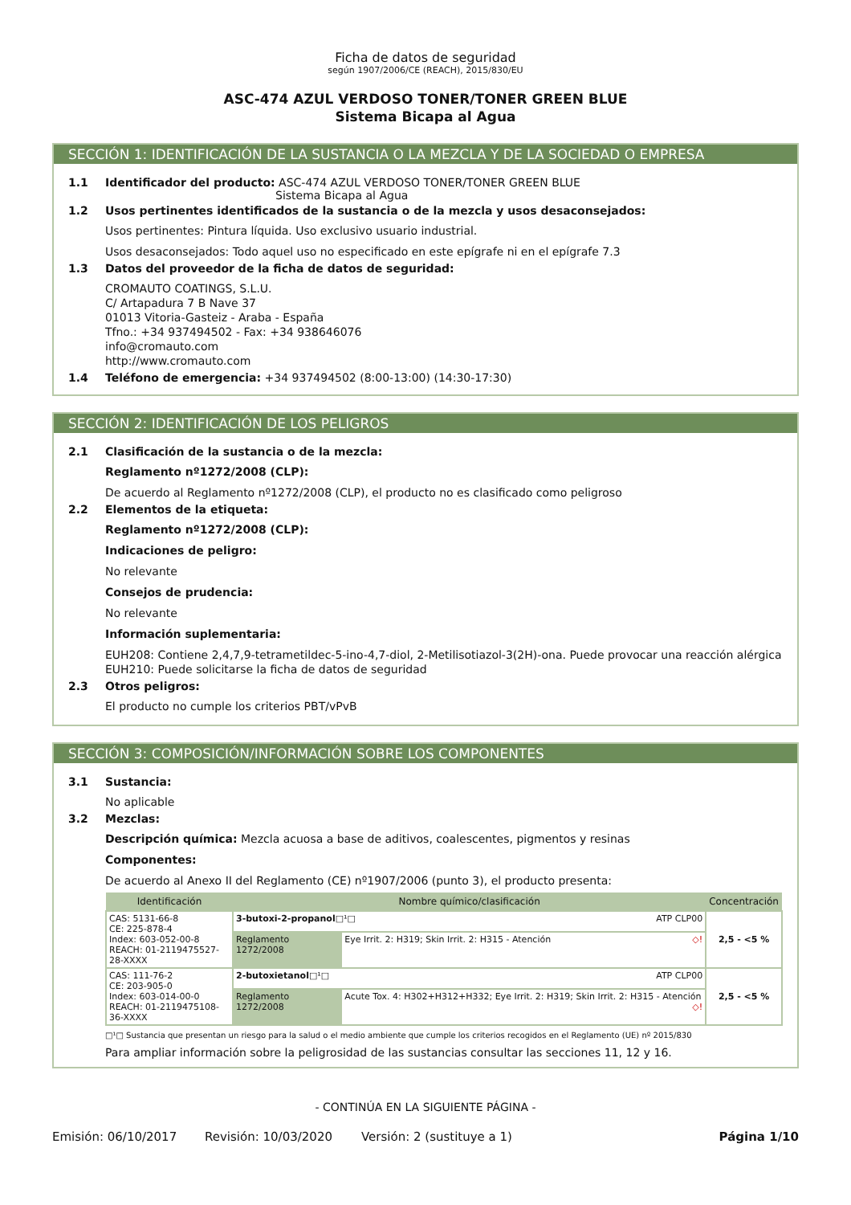Ficha de datos de seguridad
según 1907/2006/CE (REACH), 2015/830/EU
ASC-474 AZUL VERDOSO TONER/TONER GREEN BLUE
Sistema Bicapa al Agua
SECCIÓN 1: IDENTIFICACIÓN DE LA SUSTANCIA O LA MEZCLA Y DE LA SOCIEDAD O EMPRESA
1.1 Identificador del producto: ASC-474 AZUL VERDOSO TONER/TONER GREEN BLUE
Sistema Bicapa al Agua
1.2 Usos pertinentes identificados de la sustancia o de la mezcla y usos desaconsejados:
Usos pertinentes: Pintura líquida. Uso exclusivo usuario industrial.
Usos desaconsejados: Todo aquel uso no especificado en este epígrafe ni en el epígrafe 7.3
1.3 Datos del proveedor de la ficha de datos de seguridad:
CROMAUTO COATINGS, S.L.U.
C/ Artapadura 7 B Nave 37
01013 Vitoria-Gasteiz - Araba - España
Tfno.: +34 937494502 - Fax: +34 938646076
info@cromauto.com
http://www.cromauto.com
1.4 Teléfono de emergencia: +34 937494502 (8:00-13:00) (14:30-17:30)
SECCIÓN 2: IDENTIFICACIÓN DE LOS PELIGROS
2.1 Clasificación de la sustancia o de la mezcla:
Reglamento nº1272/2008 (CLP):
De acuerdo al Reglamento nº1272/2008 (CLP), el producto no es clasificado como peligroso
2.2 Elementos de la etiqueta:
Reglamento nº1272/2008 (CLP):
Indicaciones de peligro:
No relevante
Consejos de prudencia:
No relevante
Información suplementaria:
EUH208: Contiene 2,4,7,9-tetrametildec-5-ino-4,7-diol, 2-Metilisotiazol-3(2H)-ona. Puede provocar una reacción alérgica
EUH210: Puede solicitarse la ficha de datos de seguridad
2.3 Otros peligros:
El producto no cumple los criterios PBT/vPvB
SECCIÓN 3: COMPOSICIÓN/INFORMACIÓN SOBRE LOS COMPONENTES
3.1 Sustancia:
No aplicable
3.2 Mezclas:
Descripción química: Mezcla acuosa a base de aditivos, coalescentes, pigmentos y resinas
Componentes:
De acuerdo al Anexo II del Reglamento (CE) nº1907/2006 (punto 3), el producto presenta:
| Identificación | Nombre químico/clasificación | | Concentración |
| --- | --- | --- | --- |
| CAS: 5131-66-8 CE: 225-878-4 Index: 603-052-00-8 REACH: 01-2119475527-28-XXXX | 3-butoxi-2-propanol □¹□ ATP CLP00 | | 2,5 - <5 % |
| | Reglamento 1272/2008 | Eye Irrit. 2: H319; Skin Irrit. 2: H315 - Atención ◇! | |
| CAS: 111-76-2 CE: 203-905-0 Index: 603-014-00-0 REACH: 01-2119475108-36-XXXX | 2-butoxietanol □¹□ ATP CLP00 | | 2,5 - <5 % |
| | Reglamento 1272/2008 | Acute Tox. 4: H302+H312+H332; Eye Irrit. 2: H319; Skin Irrit. 2: H315 - Atención ◇! | |
□¹□ Sustancia que presentan un riesgo para la salud o el medio ambiente que cumple los criterios recogidos en el Reglamento (UE) nº 2015/830
Para ampliar información sobre la peligrosidad de las sustancias consultar las secciones 11, 12 y 16.
- CONTINÚA EN LA SIGUIENTE PÁGINA -
Emisión: 06/10/2017 Revisión: 10/03/2020 Versión: 2 (sustituye a 1) Página 1/10